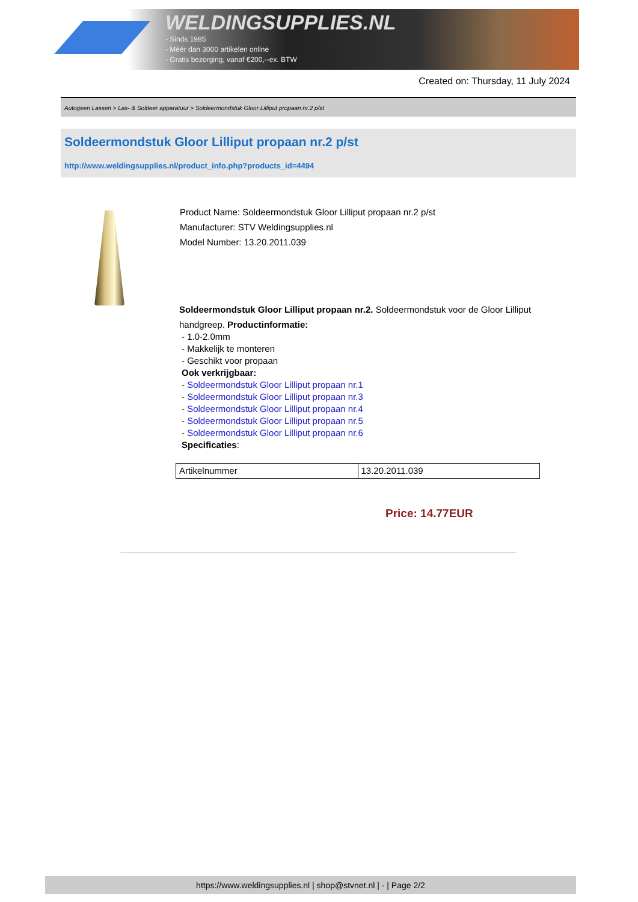WELDINGSUPPLIES.NL
- Sinds 1985
- Méér dan 3000 artikelen online
- Gratis bezorging, vanaf €200,--ex. BTW
Created on: Thursday, 11 July 2024
Autogeen Lassen > Las- & Soldeer apparatuur > Soldeermondstuk Gloor Lilliput propaan nr.2 p/st
Soldeermondstuk Gloor Lilliput propaan nr.2 p/st
http://www.weldingsupplies.nl/product_info.php?products_id=4494
Product Name: Soldeermondstuk Gloor Lilliput propaan nr.2 p/st
Manufacturer: STV Weldingsupplies.nl
Model Number: 13.20.2011.039
Soldeermondstuk Gloor Lilliput propaan nr.2. Soldeermondstuk voor de Gloor Lilliput
handgreep. Productinformatie:
- 1.0-2.0mm
- Makkelijk te monteren
- Geschikt voor propaan
Ook verkrijgbaar:
- Soldeermondstuk Gloor Lilliput propaan nr.1
- Soldeermondstuk Gloor Lilliput propaan nr.3
- Soldeermondstuk Gloor Lilliput propaan nr.4
- Soldeermondstuk Gloor Lilliput propaan nr.5
- Soldeermondstuk Gloor Lilliput propaan nr.6
Specificaties:
| Artikelnummer | 13.20.2011.039 |
Price: 14.77EUR
https://www.weldingsupplies.nl | shop@stvnet.nl | - | Page 2/2